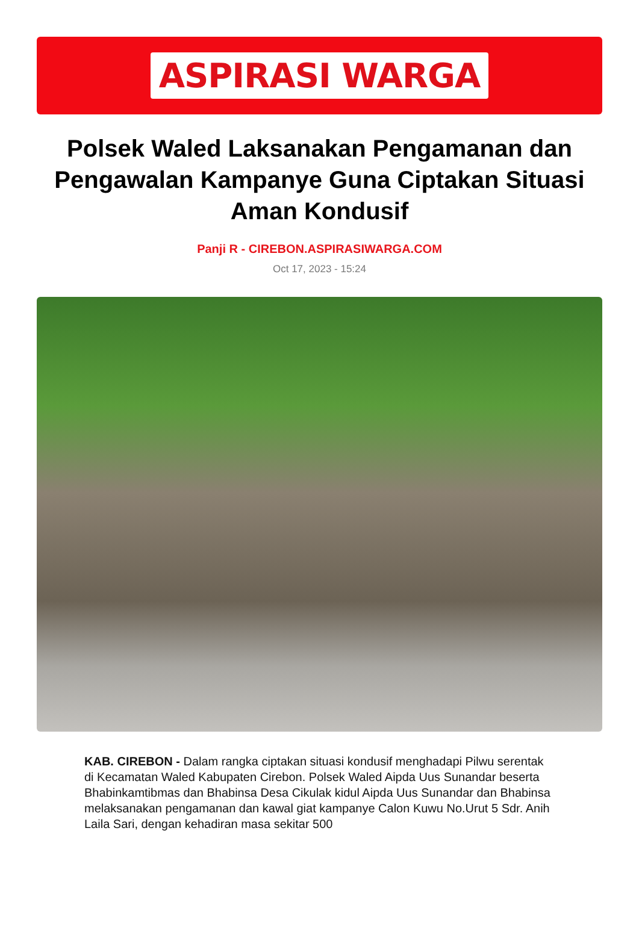ASPIRASI WARGA
Polsek Waled Laksanakan Pengamanan dan Pengawalan Kampanye Guna Ciptakan Situasi Aman Kondusif
Panji R - CIREBON.ASPIRASIWARGA.COM
Oct 17, 2023 - 15:24
KAB. CIREBON - Dalam rangka ciptakan situasi kondusif menghadapi Pilwu serentak di Kecamatan Waled Kabupaten Cirebon. Polsek Waled Aipda Uus Sunandar beserta Bhabinkamtibmas dan Bhabinsa Desa Cikulak kidul Aipda Uus Sunandar dan Bhabinsa melaksanakan pengamanan dan kawal giat kampanye Calon Kuwu No.Urut 5 Sdr. Anih Laila Sari, dengan kehadiran masa sekitar 500